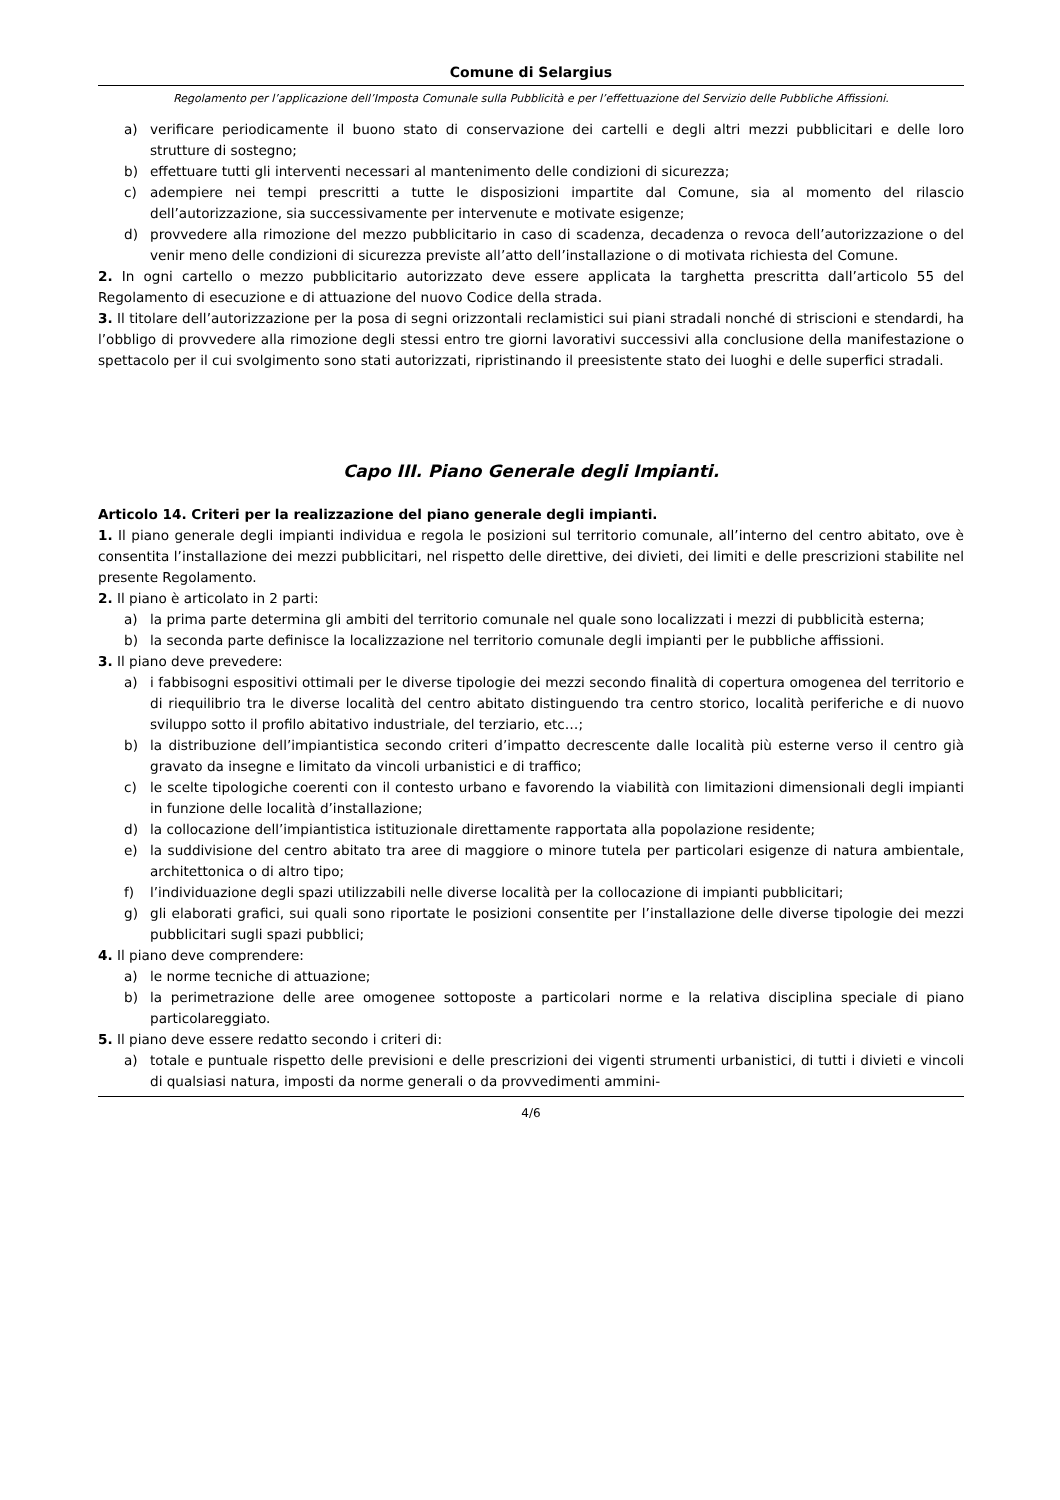Comune di Selargius
Regolamento per l’applicazione dell’Imposta Comunale sulla Pubblicità e per l’effettuazione del Servizio delle Pubbliche Affissioni.
a) verificare periodicamente il buono stato di conservazione dei cartelli e degli altri mezzi pubblicitari e delle loro strutture di sostegno;
b) effettuare tutti gli interventi necessari al mantenimento delle condizioni di sicurezza;
c) adempiere nei tempi prescritti a tutte le disposizioni impartite dal Comune, sia al momento del rilascio dell’autorizzazione, sia successivamente per intervenute e motivate esigenze;
d) provvedere alla rimozione del mezzo pubblicitario in caso di scadenza, decadenza o revoca dell’autorizzazione o del venir meno delle condizioni di sicurezza previste all’atto dell’installazione o di motivata richiesta del Comune.
2. In ogni cartello o mezzo pubblicitario autorizzato deve essere applicata la targhetta prescritta dall’articolo 55 del Regolamento di esecuzione e di attuazione del nuovo Codice della strada.
3. Il titolare dell’autorizzazione per la posa di segni orizzontali reclamistici sui piani stradali nonché di striscioni e stendardi, ha l’obbligo di provvedere alla rimozione degli stessi entro tre giorni lavorativi successivi alla conclusione della manifestazione o spettacolo per il cui svolgimento sono stati autorizzati, ripristinando il preesistente stato dei luoghi e delle superfici stradali.
Capo III. Piano Generale degli Impianti.
Articolo 14. Criteri per la realizzazione del piano generale degli impianti.
1. Il piano generale degli impianti individua e regola le posizioni sul territorio comunale, all’interno del centro abitato, ove è consentita l’installazione dei mezzi pubblicitari, nel rispetto delle direttive, dei divieti, dei limiti e delle prescrizioni stabilite nel presente Regolamento.
2. Il piano è articolato in 2 parti:
a) la prima parte determina gli ambiti del territorio comunale nel quale sono localizzati i mezzi di pubblicità esterna;
b) la seconda parte definisce la localizzazione nel territorio comunale degli impianti per le pubbliche affissioni.
3. Il piano deve prevedere:
a) i fabbisogni espositivi ottimali per le diverse tipologie dei mezzi secondo finalità di copertura omogenea del territorio e di riequilibrio tra le diverse località del centro abitato distinguendo tra centro storico, località periferiche e di nuovo sviluppo sotto il profilo abitativo industriale, del terziario, etc…;
b) la distribuzione dell’impiantistica secondo criteri d’impatto decrescente dalle località più esterne verso il centro già gravato da insegne e limitato da vincoli urbanistici e di traffico;
c) le scelte tipologiche coerenti con il contesto urbano e favorendo la viabilità con limitazioni dimensionali degli impianti in funzione delle località d’installazione;
d) la collocazione dell’impiantistica istituzionale direttamente rapportata alla popolazione residente;
e) la suddivisione del centro abitato tra aree di maggiore o minore tutela per particolari esigenze di natura ambientale, architettonica o di altro tipo;
f) l’individuazione degli spazi utilizzabili nelle diverse località per la collocazione di impianti pubblicitari;
g) gli elaborati grafici, sui quali sono riportate le posizioni consentite per l’installazione delle diverse tipologie dei mezzi pubblicitari sugli spazi pubblici;
4. Il piano deve comprendere:
a) le norme tecniche di attuazione;
b) la perimetrazione delle aree omogenee sottoposte a particolari norme e la relativa disciplina speciale di piano particolareggiato.
5. Il piano deve essere redatto secondo i criteri di:
a) totale e puntuale rispetto delle previsioni e delle prescrizioni dei vigenti strumenti urbanistici, di tutti i divieti e vincoli di qualsiasi natura, imposti da norme generali o da provvedimenti ammini-
4/6